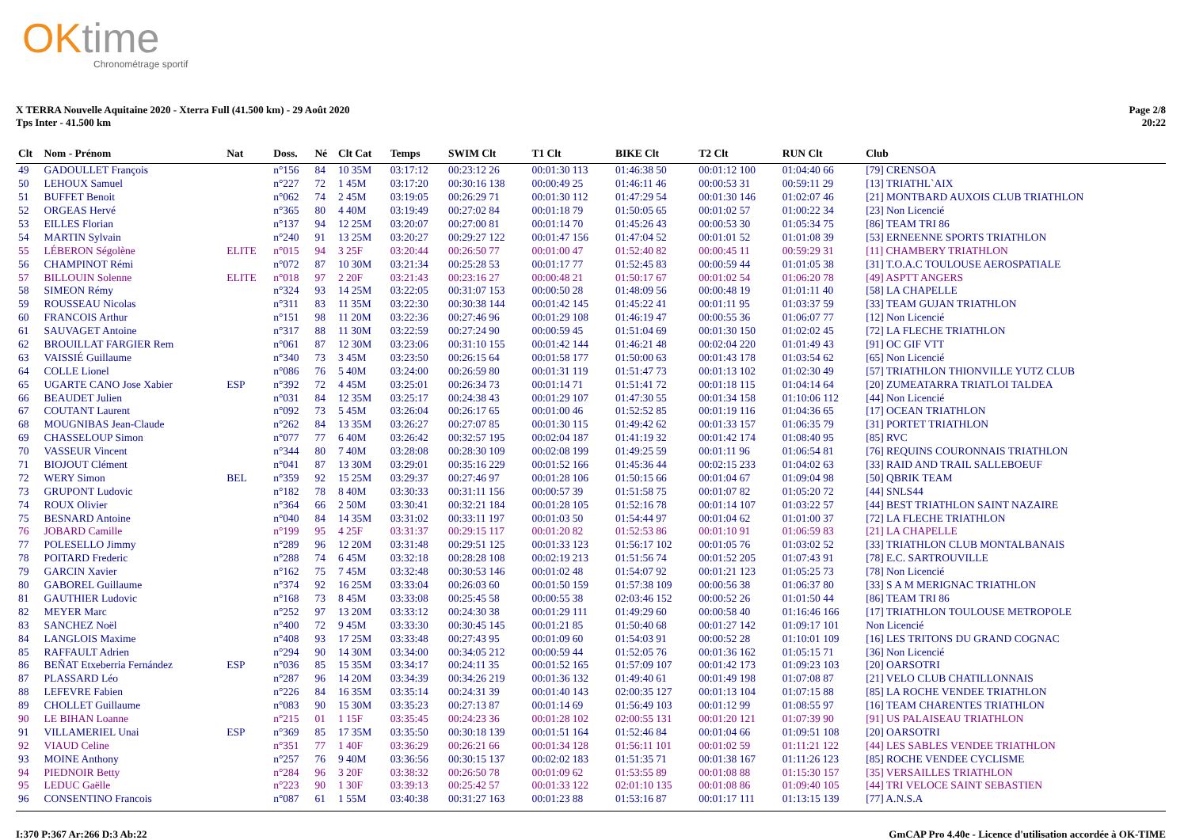OKtime
Chronométrage sportif
X TERRA Nouvelle Aquitaine 2020 - Xterra Full (41.500 km) - 29 Août 2020
Tps Inter - 41.500 km
Page 2/8
20:22
| Clt | Nom - Prénom | Nat | Doss. | Né | Clt Cat | Temps | SWIM Clt | T1 Clt | BIKE Clt | T2 Clt | RUN Clt | Club |
| --- | --- | --- | --- | --- | --- | --- | --- | --- | --- | --- | --- | --- |
| 49 | GADOULLET François | | n°156 | 84 | 10 35M | 03:17:12 | 00:23:12 26 | 00:01:30 113 | 01:46:38 50 | 00:01:12 100 | 01:04:40 66 | [79] CRENSOA |
| 50 | LEHOUX Samuel | | n°227 | 72 | 1 45M | 03:17:20 | 00:30:16 138 | 00:00:49 25 | 01:46:11 46 | 00:00:53 31 | 00:59:11 29 | [13] TRIATHL`AIX |
| 51 | BUFFET Benoit | | n°062 | 74 | 2 45M | 03:19:05 | 00:26:29 71 | 00:01:30 112 | 01:47:29 54 | 00:01:30 146 | 01:02:07 46 | [21] MONTBARD AUXOIS CLUB TRIATHLON |
| 52 | ORGEAS Hervé | | n°365 | 80 | 4 40M | 03:19:49 | 00:27:02 84 | 00:01:18 79 | 01:50:05 65 | 00:01:02 57 | 01:00:22 34 | [23] Non Licencié |
| 53 | EILLES Florian | | n°137 | 94 | 12 25M | 03:20:07 | 00:27:00 81 | 00:01:14 70 | 01:45:26 43 | 00:00:53 30 | 01:05:34 75 | [86] TEAM TRI 86 |
| 54 | MARTIN Sylvain | | n°240 | 91 | 13 25M | 03:20:27 | 00:29:27 122 | 00:01:47 156 | 01:47:04 52 | 00:01:01 52 | 01:01:08 39 | [53] ERNEENNE SPORTS TRIATHLON |
| 55 | LÉBERON Ségolène | ELITE | n°015 | 94 | 3 25F | 03:20:44 | 00:26:50 77 | 00:01:00 47 | 01:52:40 82 | 00:00:45 11 | 00:59:29 31 | [11] CHAMBERY TRIATHLON |
| 56 | CHAMPINOT Rémi | | n°072 | 87 | 10 30M | 03:21:34 | 00:25:28 53 | 00:01:17 77 | 01:52:45 83 | 00:00:59 44 | 01:01:05 38 | [31] T.O.A.C TOULOUSE AEROSPATIALE |
| 57 | BILLOUIN Solenne | ELITE | n°018 | 97 | 2 20F | 03:21:43 | 00:23:16 27 | 00:00:48 21 | 01:50:17 67 | 00:01:02 54 | 01:06:20 78 | [49] ASPTT ANGERS |
| 58 | SIMEON Rémy | | n°324 | 93 | 14 25M | 03:22:05 | 00:31:07 153 | 00:00:50 28 | 01:48:09 56 | 00:00:48 19 | 01:01:11 40 | [58] LA CHAPELLE |
| 59 | ROUSSEAU Nicolas | | n°311 | 83 | 11 35M | 03:22:30 | 00:30:38 144 | 00:01:42 145 | 01:45:22 41 | 00:01:11 95 | 01:03:37 59 | [33] TEAM GUJAN TRIATHLON |
| 60 | FRANCOIS Arthur | | n°151 | 98 | 11 20M | 03:22:36 | 00:27:46 96 | 00:01:29 108 | 01:46:19 47 | 00:00:55 36 | 01:06:07 77 | [12] Non Licencié |
| 61 | SAUVAGET Antoine | | n°317 | 88 | 11 30M | 03:22:59 | 00:27:24 90 | 00:00:59 45 | 01:51:04 69 | 00:01:30 150 | 01:02:02 45 | [72] LA FLECHE TRIATHLON |
| 62 | BROUILLAT FARGIER Rem | | n°061 | 87 | 12 30M | 03:23:06 | 00:31:10 155 | 00:01:42 144 | 01:46:21 48 | 00:02:04 220 | 01:01:49 43 | [91] OC GIF VTT |
| 63 | VAISSIÉ Guillaume | | n°340 | 73 | 3 45M | 03:23:50 | 00:26:15 64 | 00:01:58 177 | 01:50:00 63 | 00:01:43 178 | 01:03:54 62 | [65] Non Licencié |
| 64 | COLLE Lionel | | n°086 | 76 | 5 40M | 03:24:00 | 00:26:59 80 | 00:01:31 119 | 01:51:47 73 | 00:01:13 102 | 01:02:30 49 | [57] TRIATHLON THIONVILLE YUTZ CLUB |
| 65 | UGARTE CANO Jose Xabier | ESP | n°392 | 72 | 4 45M | 03:25:01 | 00:26:34 73 | 00:01:14 71 | 01:51:41 72 | 00:01:18 115 | 01:04:14 64 | [20] ZUMEATARRA TRIATLOI TALDEA |
| 66 | BEAUDET Julien | | n°031 | 84 | 12 35M | 03:25:17 | 00:24:38 43 | 00:01:29 107 | 01:47:30 55 | 00:01:34 158 | 01:10:06 112 | [44] Non Licencié |
| 67 | COUTANT Laurent | | n°092 | 73 | 5 45M | 03:26:04 | 00:26:17 65 | 00:01:00 46 | 01:52:52 85 | 00:01:19 116 | 01:04:36 65 | [17] OCEAN TRIATHLON |
| 68 | MOUGNIBAS Jean-Claude | | n°262 | 84 | 13 35M | 03:26:27 | 00:27:07 85 | 00:01:30 115 | 01:49:42 62 | 00:01:33 157 | 01:06:35 79 | [31] PORTET TRIATHLON |
| 69 | CHASSELOUP Simon | | n°077 | 77 | 6 40M | 03:26:42 | 00:32:57 195 | 00:02:04 187 | 01:41:19 32 | 00:01:42 174 | 01:08:40 95 | [85] RVC |
| 70 | VASSEUR Vincent | | n°344 | 80 | 7 40M | 03:28:08 | 00:28:30 109 | 00:02:08 199 | 01:49:25 59 | 00:01:11 96 | 01:06:54 81 | [76] REQUINS COURONNAIS TRIATHLON |
| 71 | BIOJOUT Clément | | n°041 | 87 | 13 30M | 03:29:01 | 00:35:16 229 | 00:01:52 166 | 01:45:36 44 | 00:02:15 233 | 01:04:02 63 | [33] RAID AND TRAIL SALLEBOEUF |
| 72 | WERY Simon | BEL | n°359 | 92 | 15 25M | 03:29:37 | 00:27:46 97 | 00:01:28 106 | 01:50:15 66 | 00:01:04 67 | 01:09:04 98 | [50] QBRIK TEAM |
| 73 | GRUPONT Ludovic | | n°182 | 78 | 8 40M | 03:30:33 | 00:31:11 156 | 00:00:57 39 | 01:51:58 75 | 00:01:07 82 | 01:05:20 72 | [44] SNLS44 |
| 74 | ROUX Olivier | | n°364 | 66 | 2 50M | 03:30:41 | 00:32:21 184 | 00:01:28 105 | 01:52:16 78 | 00:01:14 107 | 01:03:22 57 | [44] BEST TRIATHLON SAINT NAZAIRE |
| 75 | BESNARD Antoine | | n°040 | 84 | 14 35M | 03:31:02 | 00:33:11 197 | 00:01:03 50 | 01:54:44 97 | 00:01:04 62 | 01:01:00 37 | [72] LA FLECHE TRIATHLON |
| 76 | JOBARD Camille | | n°199 | 95 | 4 25F | 03:31:37 | 00:29:15 117 | 00:01:20 82 | 01:52:53 86 | 00:01:10 91 | 01:06:59 83 | [21] LA CHAPELLE |
| 77 | POLESELLO Jimmy | | n°289 | 96 | 12 20M | 03:31:48 | 00:29:51 125 | 00:01:33 123 | 01:56:17 102 | 00:01:05 76 | 01:03:02 52 | [33] TRIATHLON CLUB MONTALBANAIS |
| 78 | POITARD Frederic | | n°288 | 74 | 6 45M | 03:32:18 | 00:28:28 108 | 00:02:19 213 | 01:51:56 74 | 00:01:52 205 | 01:07:43 91 | [78] E.C. SARTROUVILLE |
| 79 | GARCIN Xavier | | n°162 | 75 | 7 45M | 03:32:48 | 00:30:53 146 | 00:01:02 48 | 01:54:07 92 | 00:01:21 123 | 01:05:25 73 | [78] Non Licencié |
| 80 | GABOREL Guillaume | | n°374 | 92 | 16 25M | 03:33:04 | 00:26:03 60 | 00:01:50 159 | 01:57:38 109 | 00:00:56 38 | 01:06:37 80 | [33] S A M MERIGNAC TRIATHLON |
| 81 | GAUTHIER Ludovic | | n°168 | 73 | 8 45M | 03:33:08 | 00:25:45 58 | 00:00:55 38 | 02:03:46 152 | 00:00:52 26 | 01:01:50 44 | [86] TEAM TRI 86 |
| 82 | MEYER Marc | | n°252 | 97 | 13 20M | 03:33:12 | 00:24:30 38 | 00:01:29 111 | 01:49:29 60 | 00:00:58 40 | 01:16:46 166 | [17] TRIATHLON TOULOUSE METROPOLE |
| 83 | SANCHEZ Noël | | n°400 | 72 | 9 45M | 03:33:30 | 00:30:45 145 | 00:01:21 85 | 01:50:40 68 | 00:01:27 142 | 01:09:17 101 | Non Licencié |
| 84 | LANGLOIS Maxime | | n°408 | 93 | 17 25M | 03:33:48 | 00:27:43 95 | 00:01:09 60 | 01:54:03 91 | 00:00:52 28 | 01:10:01 109 | [16] LES TRITONS DU GRAND COGNAC |
| 85 | RAFFAULT Adrien | | n°294 | 90 | 14 30M | 03:34:00 | 00:34:05 212 | 00:00:59 44 | 01:52:05 76 | 00:01:36 162 | 01:05:15 71 | [36] Non Licencié |
| 86 | BEÑAT Etxeberria Fernández | ESP | n°036 | 85 | 15 35M | 03:34:17 | 00:24:11 35 | 00:01:52 165 | 01:57:09 107 | 00:01:42 173 | 01:09:23 103 | [20] OARSOTRI |
| 87 | PLASSARD Léo | | n°287 | 96 | 14 20M | 03:34:39 | 00:34:26 219 | 00:01:36 132 | 01:49:40 61 | 00:01:49 198 | 01:07:08 87 | [21] VELO CLUB CHATILLONNAIS |
| 88 | LEFEVRE Fabien | | n°226 | 84 | 16 35M | 03:35:14 | 00:24:31 39 | 00:01:40 143 | 02:00:35 127 | 00:01:13 104 | 01:07:15 88 | [85] LA ROCHE VENDEE TRIATHLON |
| 89 | CHOLLET Guillaume | | n°083 | 90 | 15 30M | 03:35:23 | 00:27:13 87 | 00:01:14 69 | 01:56:49 103 | 00:01:12 99 | 01:08:55 97 | [16] TEAM CHARENTES TRIATHLON |
| 90 | LE BIHAN Loanne | | n°215 | 01 | 1 15F | 03:35:45 | 00:24:23 36 | 00:01:28 102 | 02:00:55 131 | 00:01:20 121 | 01:07:39 90 | [91] US PALAISEAU TRIATHLON |
| 91 | VILLAMERIEL Unai | ESP | n°369 | 85 | 17 35M | 03:35:50 | 00:30:18 139 | 00:01:51 164 | 01:52:46 84 | 00:01:04 66 | 01:09:51 108 | [20] OARSOTRI |
| 92 | VIAUD Celine | | n°351 | 77 | 1 40F | 03:36:29 | 00:26:21 66 | 00:01:34 128 | 01:56:11 101 | 00:01:02 59 | 01:11:21 122 | [44] LES SABLES VENDEE TRIATHLON |
| 93 | MOINE Anthony | | n°257 | 76 | 9 40M | 03:36:56 | 00:30:15 137 | 00:02:02 183 | 01:51:35 71 | 00:01:38 167 | 01:11:26 123 | [85] ROCHE VENDEE CYCLISME |
| 94 | PIEDNOIR Betty | | n°284 | 96 | 3 20F | 03:38:32 | 00:26:50 78 | 00:01:09 62 | 01:53:55 89 | 00:01:08 88 | 01:15:30 157 | [35] VERSAILLES TRIATHLON |
| 95 | LEDUC Gaëlle | | n°223 | 90 | 1 30F | 03:39:13 | 00:25:42 57 | 00:01:33 122 | 02:01:10 135 | 00:01:08 86 | 01:09:40 105 | [44] TRI VELOCE SAINT SEBASTIEN |
| 96 | CONSENTINO Francois | | n°087 | 61 | 1 55M | 03:40:38 | 00:31:27 163 | 00:01:23 88 | 01:53:16 87 | 00:01:17 111 | 01:13:15 139 | [77] A.N.S.A |
I:370 P:367 Ar:266 D:3 Ab:22
GmCAP Pro 4.40e - Licence d'utilisation accordée à OK-TIME